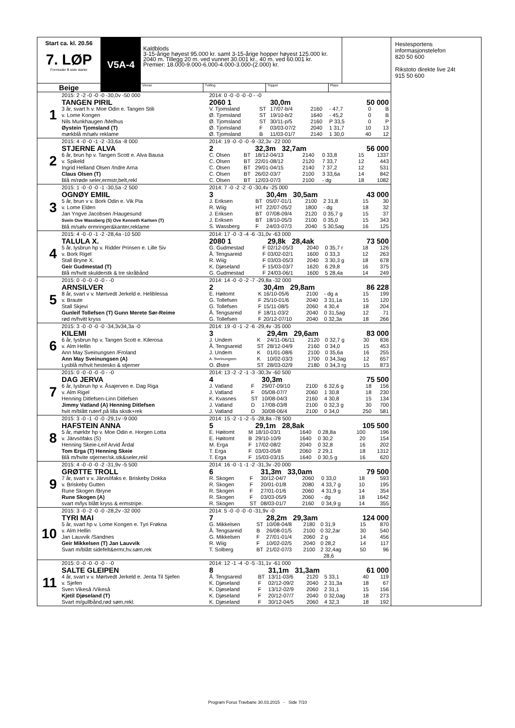Start ca. kl. 20.56
7. LØP
Formrader 5 siste starter
Beige
V5A-4
Kaldblods
3-15-årige høyest 95.000 kr. samt 3-15-årige hopper høyest 125.000 kr.
2040 m. Tillegg 20 m. ved vunnet 30.001 kr., 40 m. ved 60.001 kr.
Premier: 18.000-9.000-6.000-4.000-3.000-(2.000) kr.
Vinner Tvilling Trippel Plass
1
2015: 2 -2 -0 -0 -0 -30,0v -50 000
TANGEN PIRIL
3 år, svart h v. Moe Odin e. Tangen Stili
v. Lome Kongen
Nils Munkhaugen /Melhus
Øystein Tjomsland (T)
mørkblå m/sølv reklame
2014: 0 -0 -0 -0 -0 - -0
| 2060 1 | | 30,0m | | | | 50 000 | |
| V. Tjomsland | ST | 17/07-b/4 | 2160 | - 47,7 | | 0 | B |
| Ø. Tjomsland | ST | 19/10-b/2 | 1640 | - 45,2 | | 0 | B |
| Ø. Tjomsland | ST | 30/11-p/5 | 2160 | P 33,5 | | 0 | P |
| Ø. Tjomsland | F | 03/03-07/2 | 2040 | 1 31,7 | | 10 | 13 |
| Ø. Tjomsland | B | 11/03-01/7 | 2140 | 1 30,0 | | 40 | 12 |
2
2015: 4 -0 -0 -1 -2 -33,6a -8 000
STJERNE ALVA
6 år, brun hp v. Tangen Scott e. Alva Bausa
v. Spikeld
Ingrid Helland Olsen /Indre Arna
Claus Olsen (T)
Blå m/røde seler,ermstr,belt,rekl
2014: 19 -0 -0 -0 -9 -32,3v -22 000
| 2 | | 32,3m 32,7am | | | | 56 000 | |
| C. Olsen | BT | 18/12-04/13 | 2140 | 0 33,8 | | 15 | 1337 |
| C. Olsen | BT | 22/01-08/12 | 2120 | 7 33,7 | | 12 | 443 |
| C. Olsen | BT | 29/01-04/15 | 2140 | 7 37,2 | | 12 | 531 |
| C. Olsen | BT | 26/02-03/7 | 2100 | 3 33,6a | | 14 | 842 |
| C. Olsen | BT | 12/03-07/3 | 2100 | - dg | | 18 | 1082 |
3
2015: 1 -0 -0 -0 -1 -30,5a -2 500
OGNØY EMIIL
5 år, brun v v. Bork Odin e. Vik Pia
v. Lome Elden
Jan Yngve Jacobsen /Haugesund
Svein Ove Wassberg (S) Ove Kenneth Karlsen (T)
Blå m/sølv ermringer&kanter,reklame
2014: 7 -0 -2 -2 -0 -30,4v -25 000
| 3 | | 30,4m 30,5am | | | | 43 000 | |
| J. Eriksen | BT | 05/07-01/1 | 2100 | 2 31,8 | | 15 | 30 |
| R. Wiig | HT | 22/07-05/2 | 1800 | - dg | | 18 | 32 |
| J. Eriksen | BT | 07/08-09/4 | 2120 | 0 35,7 g | | 15 | 37 |
| J. Eriksen | BT | 18/10-05/3 | 2100 | 0 35,0 | | 15 | 343 |
| S. Wassberg | F | 24/03-07/3 | 2040 | 5 30,5ag | | 16 | 125 |
4
2015: 4 -0 -0 -1 -2 -28,4a -10 500
TALULA X.
5 år, lysbrun hp v. Ridder Prinsen e. Lille Siv
v. Bork Rigel
Stall Bryne X.
Geir Gudmestad (T)
Blå m/hvitt skulderstk & tre skråbånd
2014: 17 -0 -3 -4 -6 -31,0v -63 000
| 2080 1 | | 29,8k 28,4ak | | | | 73 500 | |
| G. Gudmestad | F | 02/12-05/3 | 2040 | 0 35,7 r | | 18 | 126 |
| Å. Tengsareid | F | 03/02-02/1 | 1600 | 0 33,3 | | 12 | 263 |
| R. Wiig | F | 03/03-05/3 | 2040 | 3 30,3 g | | 18 | 678 |
| K. Djøseland | F | 15/03-03/7 | 1620 | 6 29,8 | | 16 | 375 |
| G. Gudmestad | F | 24/03-06/1 | 1600 | 5 28,4a | | 14 | 249 |
5
2015: 0 -0 -0 -0 -0 - -0
ARNSILVER
8 år, svart v v. Mørtvedt Jerkeld e. Heliblessa
v. Braute
Stall Skjevi
Gunleif Tollefsen (T) Gunn Merete Sør-Reime
rød m/hvitt kryss
2014: 14 -0 -0 -2 -7 -29,8a -32 000
| 2 | | 30,4m 29,8am | | | | 86 228 | |
| E. Høitomt | K | 16/10-05/6 | 2100 | - dg a | | 15 | 199 |
| G. Tollefsen | F | 25/10-01/6 | 2040 | 3 31,1a | | 15 | 120 |
| G. Tollefsen | F | 15/11-08/5 | 2060 | 4 30,4 | | 18 | 204 |
| Å. Tengsareid | F | 18/11-03/2 | 2040 | 0 31,5ag | | 12 | 71 |
| G. Tollefsen | F | 20/12-07/10 | 2040 | 0 32,3a | | 18 | 266 |
6
2015: 3 -0 -0 -0 -0 -34,3v34,3a -0
KILEMI
6 år, lysbrun hp v. Tangen Scott e. Kilerosa
v. Alm Hellin
Ann May Sveinungsen /Froland
Ann May Sveinungsen (A)
Lysblå m/hvit hestesko & stjerner
2014: 19 -0 -1 -2 -6 -29,4v -35 000
| 3 | | 29,4m 29,6am | | | | 83 000 | |
| J. Undem | K | 24/11-06/11 | 2120 | 0 32,7 g | | 30 | 836 |
| Å. Tengsareid | ST | 28/12-04/9 | 2160 | 0 34,0 | | 15 | 453 |
| J. Undem | K | 01/01-08/6 | 2100 | 0 35,6a | | 16 | 255 |
| A. Sveinungsen | K | 10/02-03/3 | 1700 | 0 34,3ag | | 12 | 657 |
| O. Østre | ST | 28/03-02/9 | 2180 | 0 34,3 rg | | 15 | 873 |
7
2015: 0 -0 -0 -0 -0 - -0
DAG JERVA
6 år, lysbrun hp v. Åsajerven e. Dag Riga
v. Alm Rigel
Henning Ditlefsen-Linn Ditlefsen
Jimmy Vatland (A) Henning Ditlefsen
hvit m/blått ruterf.på lilla skstk+rek
2014: 13 -2 -2 -1 -3 -30,3v -60 500
| 4 | | 30,3m | | | | 75 500 | |
| J. Vatland | F | 29/07-09/10 | 2100 | 6 32,6 g | | 18 | 156 |
| J. Vatland | F | 05/08-07/7 | 2060 | 1 30,8 | | 18 | 230 |
| K. Kvasnes | ST | 10/08-04/3 | 2160 | 4 30,8 | | 15 | 134 |
| J. Vatland | D | 17/08-03/8 | 2100 | 0 32,3 g | | 30 | 700 |
| J. Vatland | D | 30/08-06/4 | 2100 | 0 34,0 | | 250 | 581 |
8
2015: 3 -0 -1 -0 -0 -29,1v -9 000
HAFSTEIN ANNA
5 år, mørkbr hp v. Moe Odin e. Horgen Lotta
v. Järvsöfaks (S)
Henning Skeie-Leif Arvid Årdal
Tom Erga (T) Henning Skeie
Blå m/hvite stjerner/sk.stk&seler,rekl
2014: 15 -2 -1 -2 -5 -28,8a -78 500
| 5 | | 29,1m 28,8ak | | | | 105 500 | |
| E. Høitomt | M | 18/10-03/1 | 1640 | 0 28,8a | | 100 | 196 |
| E. Høitomt | B | 29/10-10/9 | 1640 | 0 30,2 | | 20 | 154 |
| M. Erga | F | 17/02-08/2 | 2040 | 0 32,8 | | 16 | 202 |
| T. Erga | F | 03/03-05/8 | 2060 | 2 29,1 | | 18 | 1312 |
| T. Erga | F | 15/03-03/15 | 1640 | 0 30,5 g | | 16 | 620 |
9
2015: 4 -0 -0 -0 -2 -31,9v -5 500
GRØTTE TROLL
7 år, svart v v. Järvsöfaks e. Briskeby Dokka
v. Briskeby Gutten
Rune Skogen /Bryne
Rune Skogen (A)
svart m/lys blått kryss & ermstripe.
2014: 16 -0 -1 -1 -2 -31,3v -20 000
| 6 | | 31,3m 33,0am | | | | 79 500 | |
| R. Skogen | F | 30/12-04/7 | 2060 | 0 33,0 | | 18 | 593 |
| R. Skogen | F | 20/01-01/8 | 2080 | 4 33,7 g | | 10 | 195 |
| R. Skogen | F | 27/01-01/6 | 2060 | 4 31,9 g | | 14 | 354 |
| R. Skogen | F | 03/03-05/9 | 2060 | - dg | | 18 | 1642 |
| R. Skogen | ST | 08/03-01/7 | 2160 | 0 34,9 g | | 14 | 355 |
10
2015: 3 -0 -2 -0 -0 -28,2v -32 000
TYRI MAI
5 år, svart hp v. Lome Kongen e. Tyri Frøkna
v. Alm Hellin
Jan Lauvvik /Sandnes
Geir Mikkelsen (T) Jan Lauvvik
Svart m/blått sidefelt&ermr,hv.søm,rek
2014: 5 -0 -0 -0 -0 -31,9v -0
| 7 | | 28,2m 29,3am | | | | 124 000 | |
| G. Mikkelsen | ST | 10/08-04/8 | 2180 | 0 31,9 | | 15 | 870 |
| Å. Tengsareid | B | 26/08-01/5 | 2100 | 0 32,2ar | | 30 | 540 |
| G. Mikkelsen | F | 27/01-01/4 | 2060 | 2 g | | 14 | 456 |
| R. Wiig | F | 10/02-02/5 | 2040 | 0 28,2 | | 14 | 117 |
| T. Solberg | BT | 21/02-07/3 | 2100 | 2 32,4ag | | 50 | 96 |
| | | | | 28,6 | | | |
11
2015: 0 -0 -0 -0 -0 - -0
SALTE GLEIPEN
4 år, svart v v. Mørtvedt Jerkeld e. Jenta Til Sjefen
v. Sjefen
Sven Vikeså /Vikeså
Kjetil Djøseland (T)
Svart m/gullbånd,rød søm,rekl.
2014: 12 -1 -4 -0 -5 -31,1v -61 000
| 8 | | 31,1m 31,3am | | | | 61 000 | |
| Å. Tengsareid | BT | 13/11-03/6 | 2120 | 5 33,1 | | 40 | 119 |
| K. Djøseland | F | 02/12-09/2 | 2040 | 2 31,3a | | 18 | 67 |
| K. Djøseland | F | 13/12-02/9 | 2060 | 2 31,1 | | 15 | 156 |
| K. Djøseland | F | 20/12-07/7 | 2040 | 0 32,0ag | | 18 | 273 |
| K. Djøseland | F | 30/12-04/5 | 2060 | 4 32,3 | | 18 | 192 |
Hestesportens informasjonstelefon
820 50 600
Rikstoto direkte live 24t
915 50 600
Program Forus Travbane 30.03.2015 - Side 7/10